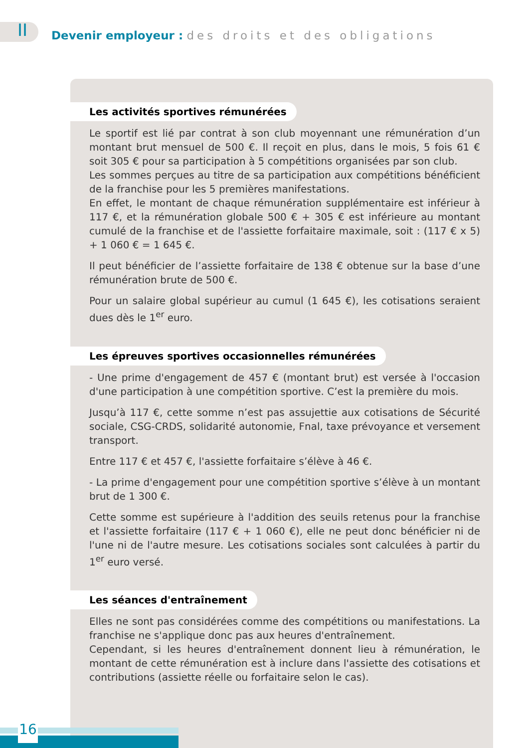II
Devenir employeur : des droits et des obligations
Les activités sportives rémunérées
Le sportif est lié par contrat à son club moyennant une rémunération d’un montant brut mensuel de 500 €. Il reçoit en plus, dans le mois, 5 fois 61 € soit 305 € pour sa participation à 5 compétitions organisées par son club.
Les sommes perçues au titre de sa participation aux compétitions bénéficient de la franchise pour les 5 premières manifestations.
En effet, le montant de chaque rémunération supplémentaire est inférieur à 117 €, et la rémunération globale 500 € + 305 € est inférieure au montant cumulé de la franchise et de l'assiette forfaitaire maximale, soit : (117 € x 5) + 1 060 € = 1 645 €.
Il peut bénéficier de l’assiette forfaitaire de 138 € obtenue sur la base d’une rémunération brute de 500 €.
Pour un salaire global supérieur au cumul (1 645 €), les cotisations seraient dues dès le 1<sup>er</sup> euro.
Les épreuves sportives occasionnelles rémunérées
- Une prime d'engagement de 457 € (montant brut) est versée à l'occasion d'une participation à une compétition sportive. C’est la première du mois.
Jusqu’à 117 €, cette somme n’est pas assujettie aux cotisations de Sécurité sociale, CSG-CRDS, solidarité autonomie, Fnal, taxe prévoyance et versement transport.
Entre 117 € et 457 €, l'assiette forfaitaire s’élève à 46 €.
- La prime d'engagement pour une compétition sportive s’élève à un montant brut de 1 300 €.
Cette somme est supérieure à l'addition des seuils retenus pour la franchise et l'assiette forfaitaire (117 € + 1 060 €), elle ne peut donc bénéficier ni de l'une ni de l'autre mesure. Les cotisations sociales sont calculées à partir du 1<sup>er</sup> euro versé.
Les séances d'entraînement
Elles ne sont pas considérées comme des compétitions ou manifestations. La franchise ne s'applique donc pas aux heures d'entraînement.
Cependant, si les heures d'entraînement donnent lieu à rémunération, le montant de cette rémunération est à inclure dans l'assiette des cotisations et contributions (assiette réelle ou forfaitaire selon le cas).
16